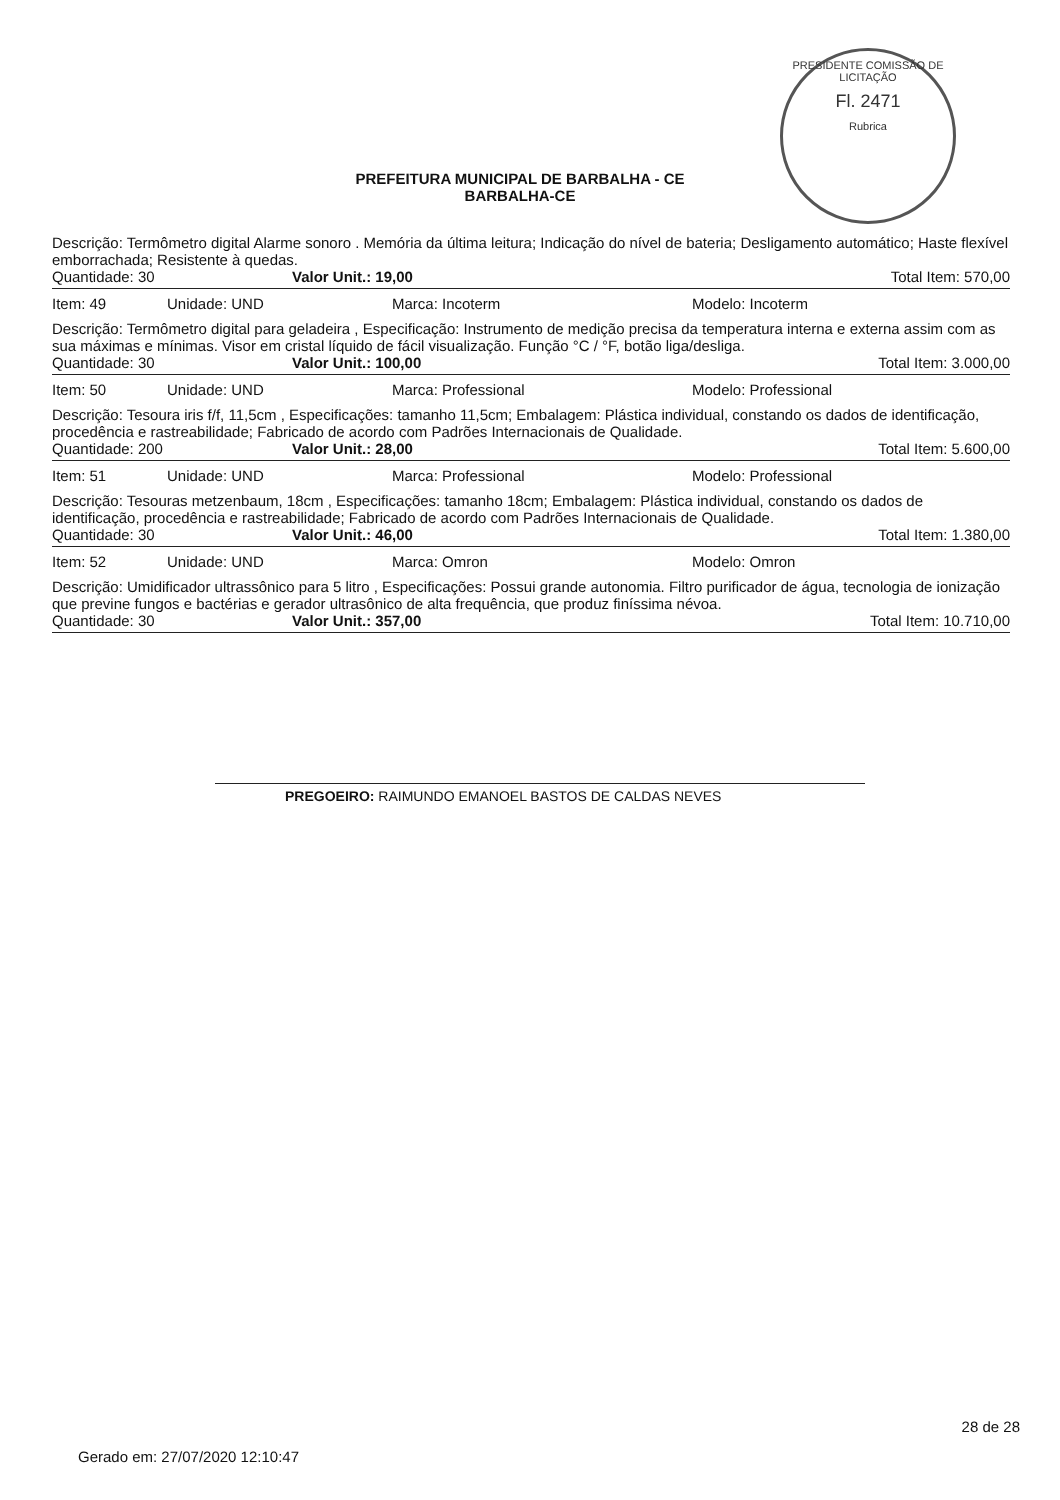PRESIDENTE COMISSÃO DE LICITAÇÃO
Fl. 2471
Rubrica
PREFEITURA MUNICIPAL DE BARBALHA - CE
BARBALHA-CE
Descrição: Termômetro digital Alarme sonoro . Memória da última leitura; Indicação do nível de bateria; Desligamento automático; Haste flexível emborrachada; Resistente à quedas.
Quantidade: 30 Valor Unit.: 19,00 Total Item: 570,00
Item: 49 Unidade: UND Marca: Incoterm Modelo: Incoterm
Descrição: Termômetro digital para geladeira , Especificação: Instrumento de medição precisa da temperatura interna e externa assim com as sua máximas e mínimas. Visor em cristal líquido de fácil visualização. Função °C / °F, botão liga/desliga.
Quantidade: 30 Valor Unit.: 100,00 Total Item: 3.000,00
Item: 50 Unidade: UND Marca: Professional Modelo: Professional
Descrição: Tesoura iris f/f, 11,5cm , Especificações: tamanho 11,5cm; Embalagem: Plástica individual, constando os dados de identificação, procedência e rastreabilidade; Fabricado de acordo com Padrões Internacionais de Qualidade.
Quantidade: 200 Valor Unit.: 28,00 Total Item: 5.600,00
Item: 51 Unidade: UND Marca: Professional Modelo: Professional
Descrição: Tesouras metzenbaum, 18cm , Especificações: tamanho 18cm; Embalagem: Plástica individual, constando os dados de identificação, procedência e rastreabilidade; Fabricado de acordo com Padrões Internacionais de Qualidade.
Quantidade: 30 Valor Unit.: 46,00 Total Item: 1.380,00
Item: 52 Unidade: UND Marca: Omron Modelo: Omron
Descrição: Umidificador ultrassônico para 5 litro , Especificações: Possui grande autonomia. Filtro purificador de água, tecnologia de ionização que previne fungos e bactérias e gerador ultrasônico de alta frequência, que produz finíssima névoa.
Quantidade: 30 Valor Unit.: 357,00 Total Item: 10.710,00
PREGOEIRO: RAIMUNDO EMANOEL BASTOS DE CALDAS NEVES
28 de 28
Gerado em: 27/07/2020 12:10:47